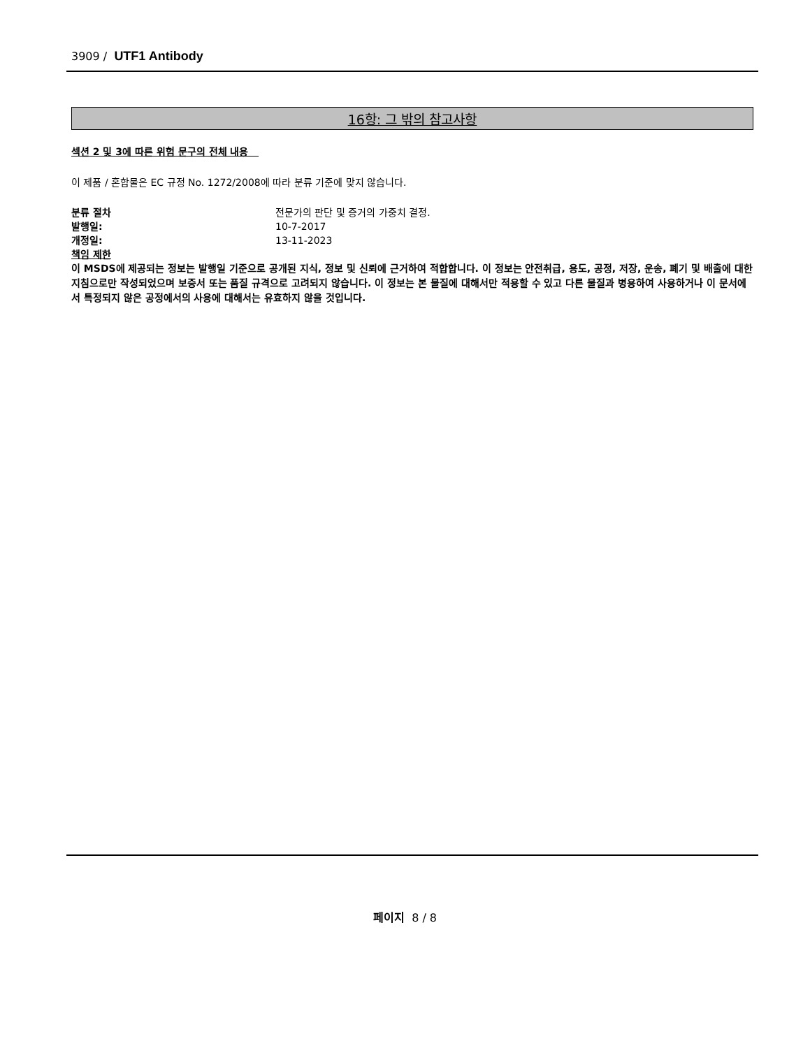3909 / UTF1 Antibody
16항: 그 밖의 참고사항
섹션 2 및 3에 따른 위험 문구의 전체 내용
이 제품 / 혼합물은 EC 규정 No. 1272/2008에 따라 분류 기준에 맞지 않습니다.
분류 절차 전문가의 판단 및 증거의 가중치 결정.
발행일: 10-7-2017
개정일: 13-11-2023
책임 제한
이 MSDS에 제공되는 정보는 발행일 기준으로 공개된 지식, 정보 및 신뢰에 근거하여 적합합니다. 이 정보는 안전취급, 용도, 공정, 저장, 운송, 폐기 및 배출에 대한 지침으로만 작성되었으며 보증서 또는 품질 규격으로 고려되지 않습니다. 이 정보는 본 물질에 대해서만 적용할 수 있고 다른 물질과 병용하여 사용하거나 이 문서에서 특정되지 않은 공정에서의 사용에 대해서는 유효하지 않을 것입니다.
페이지 8 / 8